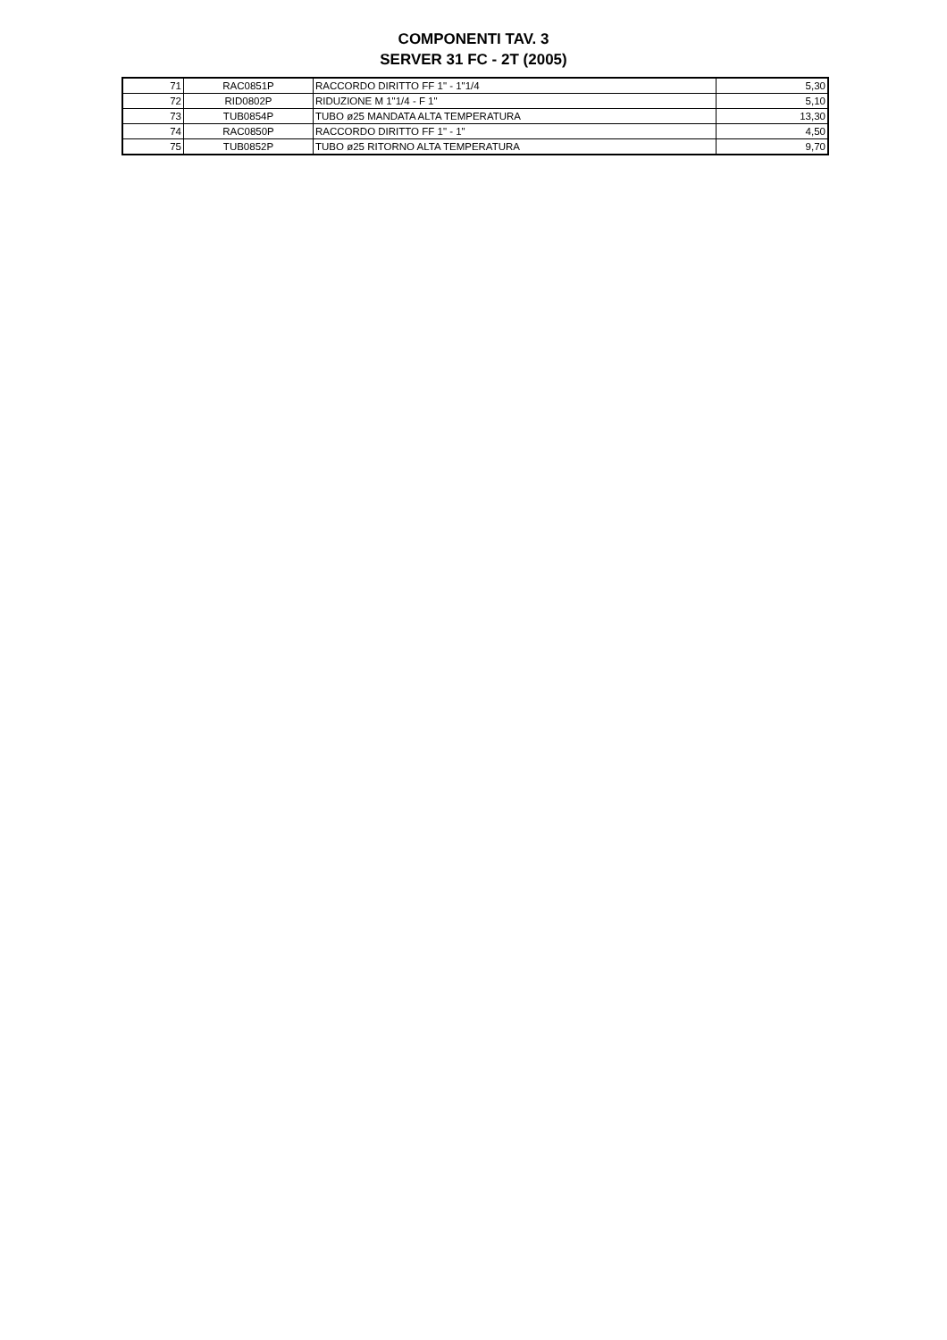COMPONENTI TAV. 3
SERVER 31 FC - 2T (2005)
| 71 | RAC0851P | RACCORDO DIRITTO FF 1" - 1"1/4 | 5,30 |
| 72 | RID0802P | RIDUZIONE M 1"1/4 - F 1" | 5,10 |
| 73 | TUB0854P | TUBO ø25 MANDATA ALTA TEMPERATURA | 13,30 |
| 74 | RAC0850P | RACCORDO DIRITTO FF 1" - 1" | 4,50 |
| 75 | TUB0852P | TUBO ø25 RITORNO ALTA TEMPERATURA | 9,70 |